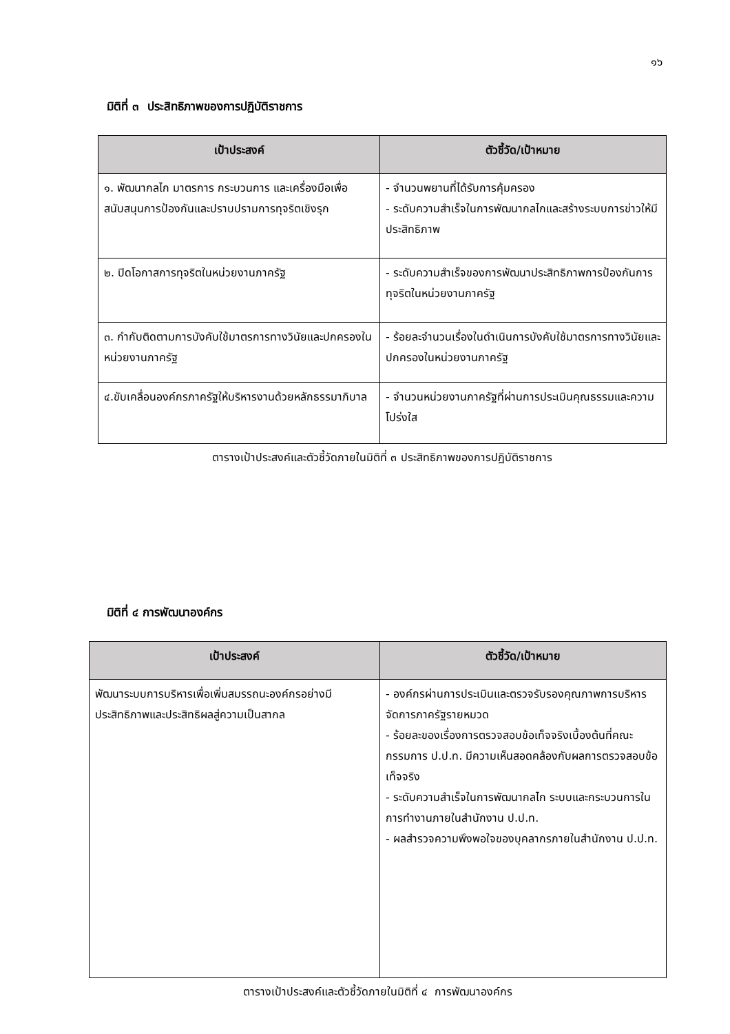๑๖
มิติที่ ๓ ประสิทธิภาพของการปฏิบัติราชการ
| เป้าประสงค์ | ตัวชี้วัด/เป้าหมาย |
| --- | --- |
| ๑. พัฒนากลไก มาตรการ กระบวนการ และเครื่องมือเพื่อสนับสนุนการป้องกันและปราบปรามการทุจริตเชิงรุก | - จำนวนพยานที่ได้รับการคุ้มครอง - ระดับความสำเร็จในการพัฒนากลไกและสร้างระบบการข่าวให้มีประสิทธิภาพ |
| ๒. ปิดโอกาสการทุจริตในหน่วยงานภาครัฐ | - ระดับความสำเร็จของการพัฒนาประสิทธิภาพการป้องกันการทุจริตในหน่วยงานภาครัฐ |
| ๓. กำกับติดตามการบังคับใช้มาตรการทางวินัยและปกครองในหน่วยงานภาครัฐ | - ร้อยละจำนวนเรื่องในดำเนินการบังคับใช้มาตรการทางวินัยและปกครองในหน่วยงานภาครัฐ |
| ๔.ขับเคลื่อนองค์กรภาครัฐให้บริหารงานด้วยหลักธรรมาภิบาล | - จำนวนหน่วยงานภาครัฐที่ผ่านการประเมินคุณธรรมและความโปร่งใส |
ตารางเป้าประสงค์และตัวชี้วัดภายในมิติที่ ๓ ประสิทธิภาพของการปฏิบัติราชการ
มิติที่ ๔ การพัฒนาองค์กร
| เป้าประสงค์ | ตัวชี้วัด/เป้าหมาย |
| --- | --- |
| พัฒนาระบบการบริหารเพื่อเพิ่มสมรรถนะองค์กรอย่างมีประสิทธิภาพและประสิทธิผลสู่ความเป็นสากล | - องค์กรผ่านการประเมินและตรวจรับรองคุณภาพการบริหารจัดการภาครัฐรายหมวด - ร้อยละของเรื่องการตรวจสอบข้อเท็จจริงเบื้องต้นที่คณะกรรมการ ป.ป.ท. มีความเห็นสอดคล้องกับผลการตรวจสอบข้อเท็จจริง - ระดับความสำเร็จในการพัฒนากลไก ระบบและกระบวนการในการทำงานภายในสำนักงาน ป.ป.ท. - ผลสำรวจความพึงพอใจของบุคลากรภายในสำนักงาน ป.ป.ท. |
ตารางเป้าประสงค์และตัวชี้วัดภายในมิติที่ ๔ การพัฒนาองค์กร